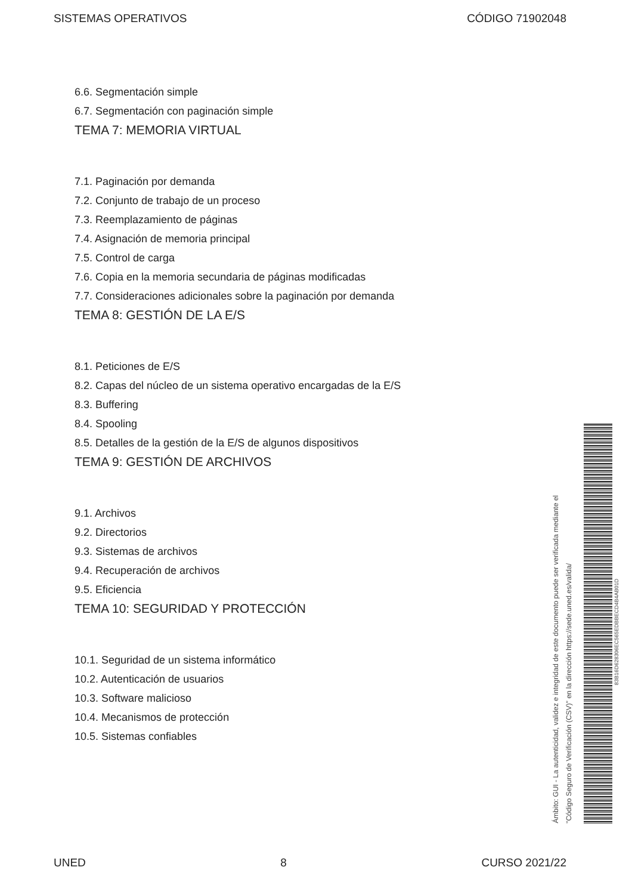SISTEMAS OPERATIVOS CÓDIGO 71902048
6.6. Segmentación simple
6.7. Segmentación con paginación simple
TEMA 7: MEMORIA VIRTUAL
7.1. Paginación por demanda
7.2. Conjunto de trabajo de un proceso
7.3. Reemplazamiento de páginas
7.4. Asignación de memoria principal
7.5. Control de carga
7.6. Copia en la memoria secundaria de páginas modificadas
7.7. Consideraciones adicionales sobre la paginación por demanda
TEMA 8: GESTIÓN DE LA E/S
8.1. Peticiones de E/S
8.2. Capas del núcleo de un sistema operativo encargadas de la E/S
8.3. Buffering
8.4. Spooling
8.5. Detalles de la gestión de la E/S de algunos dispositivos
TEMA 9: GESTIÓN DE ARCHIVOS
9.1. Archivos
9.2. Directorios
9.3. Sistemas de archivos
9.4. Recuperación de archivos
9.5. Eficiencia
TEMA 10: SEGURIDAD Y PROTECCIÓN
10.1. Seguridad de un sistema informático
10.2. Autenticación de usuarios
10.3. Software malicioso
10.4. Mecanismos de protección
10.5. Sistemas confiables
Ámbito: GUI - La autenticidad, validez e integridad de este documento puede ser verificada mediante el
"Código Seguro de Verificación (CSV)" en la dirección https://sede.uned.es/valida/
83B16D628306EC565EDBBECD4B4AB01D
UNED 8 CURSO 2021/22